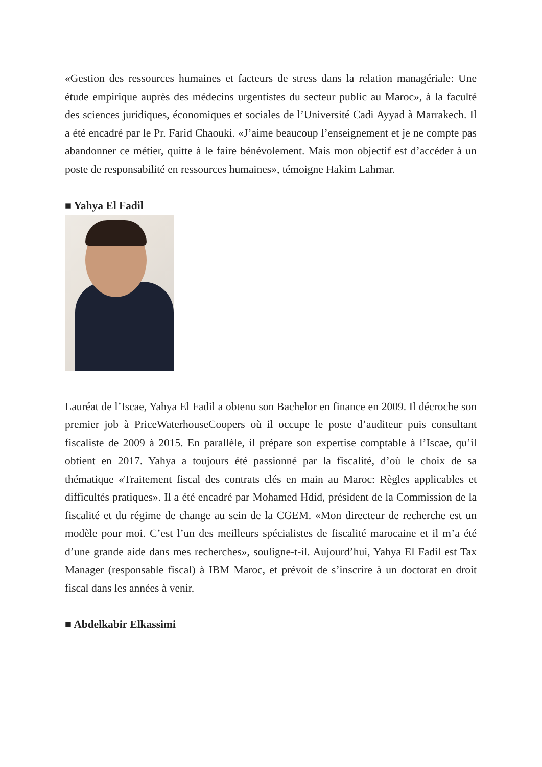«Gestion des ressources humaines et facteurs de stress dans la relation managériale: Une étude empirique auprès des médecins urgentistes du secteur public au Maroc», à la faculté des sciences juridiques, économiques et sociales de l’Université Cadi Ayyad à Marrakech. Il a été encadré par le Pr. Farid Chaouki. «J’aime beaucoup l’enseignement et je ne compte pas abandonner ce métier, quitte à le faire bénévolement. Mais mon objectif est d’accéder à un poste de responsabilité en ressources humaines», témoigne Hakim Lahmar.
■ Yahya El Fadil
Lauréat de l’Iscae, Yahya El Fadil a obtenu son Bachelor en finance en 2009. Il décroche son premier job à PriceWaterhouseCoopers où il occupe le poste d’auditeur puis consultant fiscaliste de 2009 à 2015. En parallèle, il prépare son expertise comptable à l’Iscae, qu’il obtient en 2017. Yahya a toujours été passionné par la fiscalité, d’où le choix de sa thématique «Traitement fiscal des contrats clés en main au Maroc: Règles applicables et difficultés pratiques». Il a été encadré par Mohamed Hdid, président de la Commission de la fiscalité et du régime de change au sein de la CGEM. «Mon directeur de recherche est un modèle pour moi. C’est l’un des meilleurs spécialistes de fiscalité marocaine et il m’a été d’une grande aide dans mes recherches», souligne-t-il. Aujourd’hui, Yahya El Fadil est Tax Manager (responsable fiscal) à IBM Maroc, et prévoit de s’inscrire à un doctorat en droit fiscal dans les années à venir.
■ Abdelkabir Elkassimi